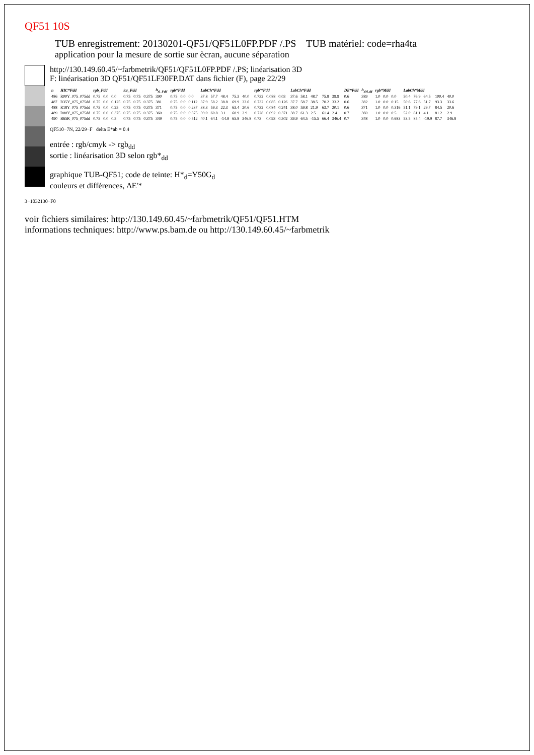QF51 10S
TUB enregistrement: 20130201-QF51/QF51L0FP.PDF /.PS TUB matériel: code=rha4ta
application pour la mesure de sortie sur ècran, aucune séparation
http://130.149.60.45/~farbmetrik/QF51/QF51L0FP.PDF /.PS; linéarisation 3D
F: linéarisation 3D QF51/QF51LF30FP.DAT dans fichier (F), page 22/29
| n | HIC*Fdd | rgb_Fdd | | | icr_Fdd | | | h<sub>sl_Fdd</sub> | rgb*Fdd | | | LabCh*Fdd | | | | | rgb'*Fdd | | | LabCh*Fdd | | | | | DE*Fdd | h<sub>sM,dd</sub> | rgb*Mdd | | | LabCh*Mdd | | | | |
| --- | --- | --- | --- | --- | --- | --- | --- | --- | --- | --- | --- | --- | --- | --- | --- | --- | --- | --- | --- | --- | --- | --- | --- | --- | --- | --- | --- | --- | --- | --- | --- | --- | --- | --- |
| 486 | R00Y_075_075dd | 0.75 | 0.0 | 0.0 | 0.75 | 0.75 | 0.375 | 390 | 0.75 | 0.0 | 0.0 | 37.8 | 57.7 | 48.4 | 75.3 | 40.0 | 0.732 | 0.088 | 0.03 | 37.6 | 58.1 | 48.7 | 75.8 | 39.9 | 0.6 | 389 | 1.0 | 0.0 | 0.0 | 50.4 | 76.9 | 64.5 | 100.4 | 40.0 |
| 487 | R35Y_075_075dd | 0.75 | 0.0 | 0.125 | 0.75 | 0.75 | 0.375 | 381 | 0.75 | 0.0 | 0.112 | 37.9 | 58.2 | 38.8 | 69.9 | 33.6 | 0.732 | 0.085 | 0.126 | 37.7 | 58.7 | 38.5 | 70.2 | 33.2 | 0.6 | 382 | 1.0 | 0.0 | 0.15 | 50.6 | 77.6 | 51.7 | 93.3 | 33.6 |
| 488 | R18Y_075_075dd | 0.75 | 0.0 | 0.25 | 0.75 | 0.75 | 0.375 | 371 | 0.75 | 0.0 | 0.237 | 38.3 | 59.3 | 22.3 | 63.4 | 20.6 | 0.732 | 0.084 | 0.241 | 38.0 | 59.8 | 21.9 | 63.7 | 20.1 | 0.6 | 371 | 1.0 | 0.0 | 0.316 | 51.1 | 79.1 | 29.7 | 84.5 | 20.6 |
| 489 | R00Y_075_075dd | 0.75 | 0.0 | 0.375 | 0.75 | 0.75 | 0.375 | 360 | 0.75 | 0.0 | 0.375 | 39.0 | 60.8 | 3.1 | 60.9 | 2.9 | 0.728 | 0.092 | 0.371 | 38.7 | 61.3 | 2.5 | 61.4 | 2.4 | 0.7 | 360 | 1.0 | 0.0 | 0.5 | 52.0 | 81.1 | 4.1 | 81.2 | 2.9 |
| 490 | B65R_075_075dd | 0.75 | 0.0 | 0.5 | 0.75 | 0.75 | 0.375 | 349 | 0.75 | 0.0 | 0.512 | 40.1 | 64.1 | -14.9 | 65.8 | 346.8 | 0.73 | 0.093 | 0.502 | 39.9 | 64.5 | -15.5 | 66.4 | 346.4 | 0.7 | 348 | 1.0 | 0.0 | 0.683 | 53.5 | 85.4 | -19.9 | 87.7 | 346.8 |
QF510−7N, 22/29−F delta E*ab = 0.4
entrée : rgb/cmyk -> rgb<sub>dd</sub>
sortie : linéarisation 3D selon rgb*<sub>dd</sub>
graphique TUB-QF51; code de teinte: H*<sub>d</sub>=Y50G<sub>d</sub>
couleurs et différences, ΔE'*
3−1032130−F0
voir fichiers similaires: http://130.149.60.45/~farbmetrik/QF51/QF51.HTM
informations techniques: http://www.ps.bam.de ou http://130.149.60.45/~farbmetrik